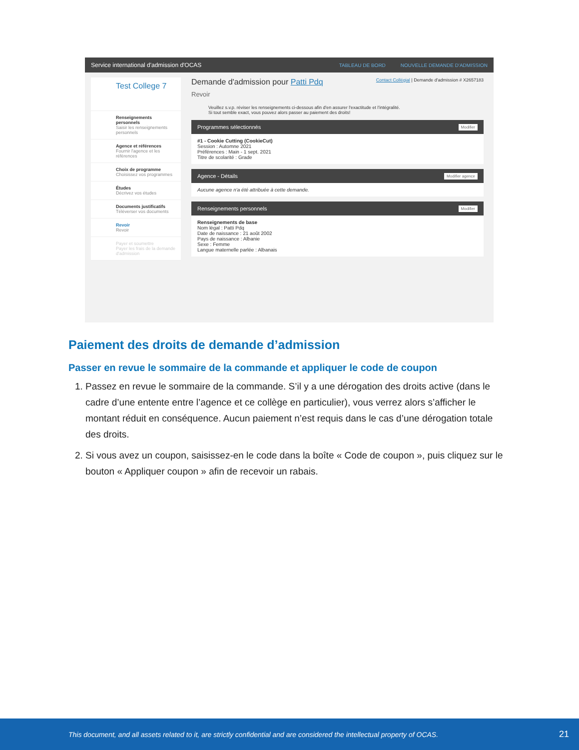Service international d'admission d'OCAS TABLEAU DE BORD NOUVELLE DEMANDE D'ADMISSION
Test College 7
Renseignements personnels
Saisir les renseignements personnels
Agence et références
Fournir l'agence et les références
Choix de programme
Choisissez vos programmes
Études
Décrivez vos études
Documents justificatifs
Téléverser vos documents
Revoir
Revoir
Payer et soumettre
Payer les frais de la demande d'admission
Demande d'admission pour Patti Pdq Contact Collégial | Demande d'admission # X2657183
Revoir
Veuillez s.v.p. réviser les renseignements ci-dessous afin d'en assurer l'exactitude et l'intégralité.
Si tout semble exact, vous pouvez alors passer au paiement des droits!
Programmes sélectionnés Modifier
#1 - Cookie Cutting (CookieCut)
Session : Automne 2021
Préférences : Main - 1 sept. 2021
Titre de scolarité : Grade
Agence - Détails Modifier agence
Aucune agence n'a été attribuée à cette demande.
Renseignements personnels Modifier
Renseignements de base
Nom légal : Patti Pdq
Date de naissance : 21 août 2002
Pays de naissance : Albanie
Sexe : Femme
Langue maternelle parlée : Albanais
Paiement des droits de demande d’admission
Passer en revue le sommaire de la commande et appliquer le code de coupon
1. Passez en revue le sommaire de la commande. S’il y a une dérogation des droits active (dans le cadre d’une entente entre l’agence et ce collège en particulier), vous verrez alors s’afficher le montant réduit en conséquence. Aucun paiement n’est requis dans le cas d’une dérogation totale des droits.
2. Si vous avez un coupon, saisissez-en le code dans la boîte « Code de coupon », puis cliquez sur le bouton « Appliquer coupon » afin de recevoir un rabais.
This document, and all assets related to it, are strictly confidential and are considered the intellectual property of OCAS. 21